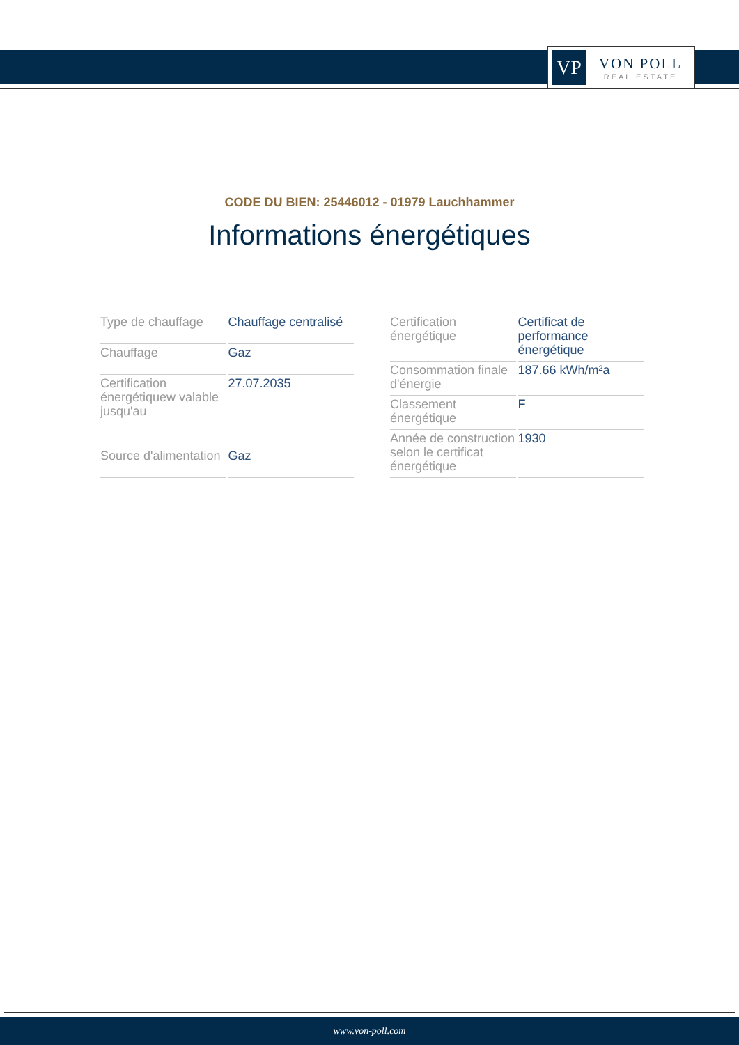VP
VON POLL
REAL ESTATE
CODE DU BIEN: 25446012 - 01979 Lauchhammer
Informations énergétiques
| Type de chauffage | Chauffage centralisé |
| Chauffage | Gaz |
| Certification énergétiquew valable jusqu'au | 27.07.2035 |
| Source d'alimentation | Gaz |
| Certification énergétique | Certificat de performance énergétique |
| Consommation finale d'énergie | 187.66 kWh/m²a |
| Classement énergétique | F |
| Année de construction selon le certificat énergétique | 1930 |
www.von-poll.com